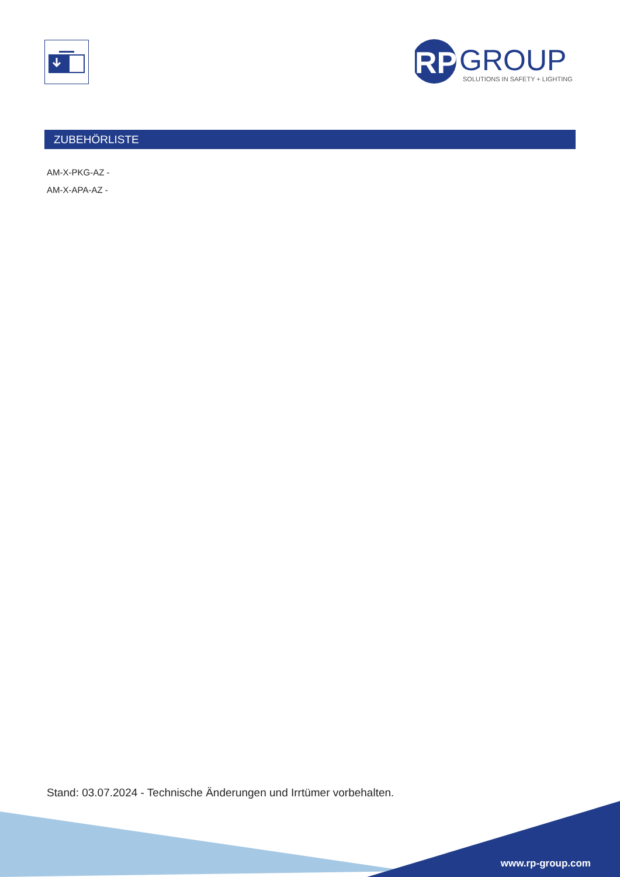RP
GROUP
SOLUTIONS IN SAFETY + LIGHTING
ZUBEHÖRLISTE
AM-X-PKG-AZ -
AM-X-APA-AZ -
Stand: 03.07.2024 - Technische Änderungen und Irrtümer vorbehalten.
www.rp-group.com